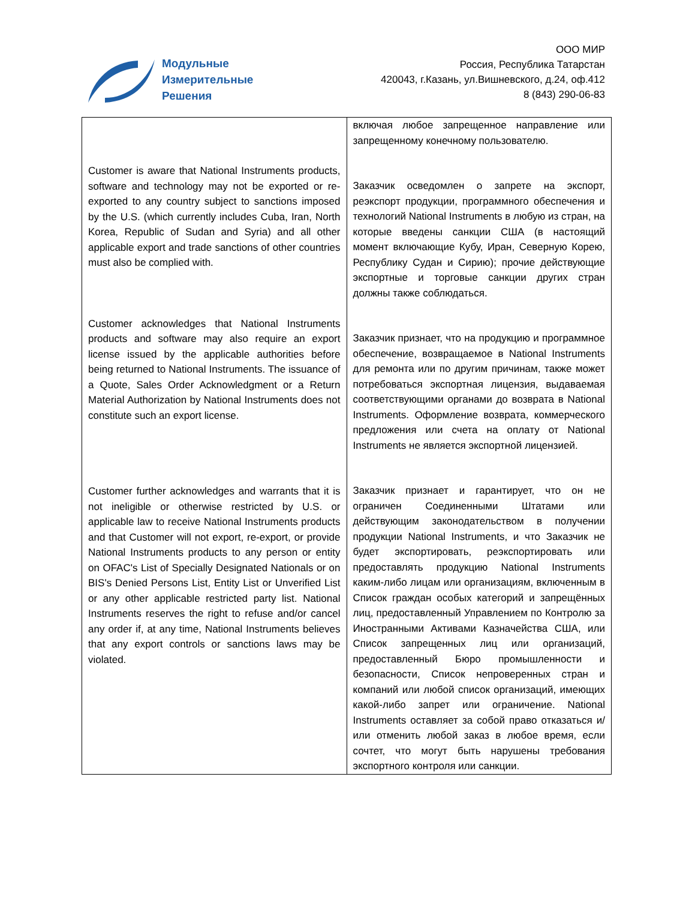Модульные
Измерительные
Решения
ООО МИР
Россия, Республика Татарстан
420043, г.Казань, ул.Вишневского, д.24, оф.412
8 (843) 290-06-83
| Customer is aware that National Instruments products, software and technology may not be exported or re-exported to any country subject to sanctions imposed by the U.S. (which currently includes Cuba, Iran, North Korea, Republic of Sudan and Syria) and all other applicable export and trade sanctions of other countries must also be complied with. Customer acknowledges that National Instruments products and software may also require an export license issued by the applicable authorities before being returned to National Instruments. The issuance of a Quote, Sales Order Acknowledgment or a Return Material Authorization by National Instruments does not constitute such an export license. Customer further acknowledges and warrants that it is not ineligible or otherwise restricted by U.S. or applicable law to receive National Instruments products and that Customer will not export, re-export, or provide National Instruments products to any person or entity on OFAC's List of Specially Designated Nationals or on BIS's Denied Persons List, Entity List or Unverified List or any other applicable restricted party list. National Instruments reserves the right to refuse and/or cancel any order if, at any time, National Instruments believes that any export controls or sanctions laws may be violated. | включая любое запрещенное направление или запрещенному конечному пользователю. Заказчик осведомлен о запрете на экспорт, реэкспорт продукции, программного обеспечения и технологий National Instruments в любую из стран, на которые введены санкции США (в настоящий момент включающие Кубу, Иран, Северную Корею, Республику Судан и Сирию); прочие действующие экспортные и торговые санкции других стран должны также соблюдаться. Заказчик признает, что на продукцию и программное обеспечение, возвращаемое в National Instruments для ремонта или по другим причинам, также может потребоваться экспортная лицензия, выдаваемая соответствующими органами до возврата в National Instruments. Оформление возврата, коммерческого предложения или счета на оплату от National Instruments не является экспортной лицензией. Заказчик признает и гарантирует, что он не ограничен Соединенными Штатами или действующим законодательством в получении продукции National Instruments, и что Заказчик не будет экспортировать, реэкспортировать или предоставлять продукцию National Instruments каким-либо лицам или организациям, включенным в Список граждан особых категорий и запрещённых лиц, предоставленный Управлением по Контролю за Иностранными Активами Казначейства США, или Список запрещенных лиц или организаций, предоставленный Бюро промышленности и безопасности, Список непроверенных стран и компаний или любой список организаций, имеющих какой-либо запрет или ограничение. National Instruments оставляет за собой право отказаться и/или отменить любой заказ в любое время, если сочтет, что могут быть нарушены требования экспортного контроля или санкции. |